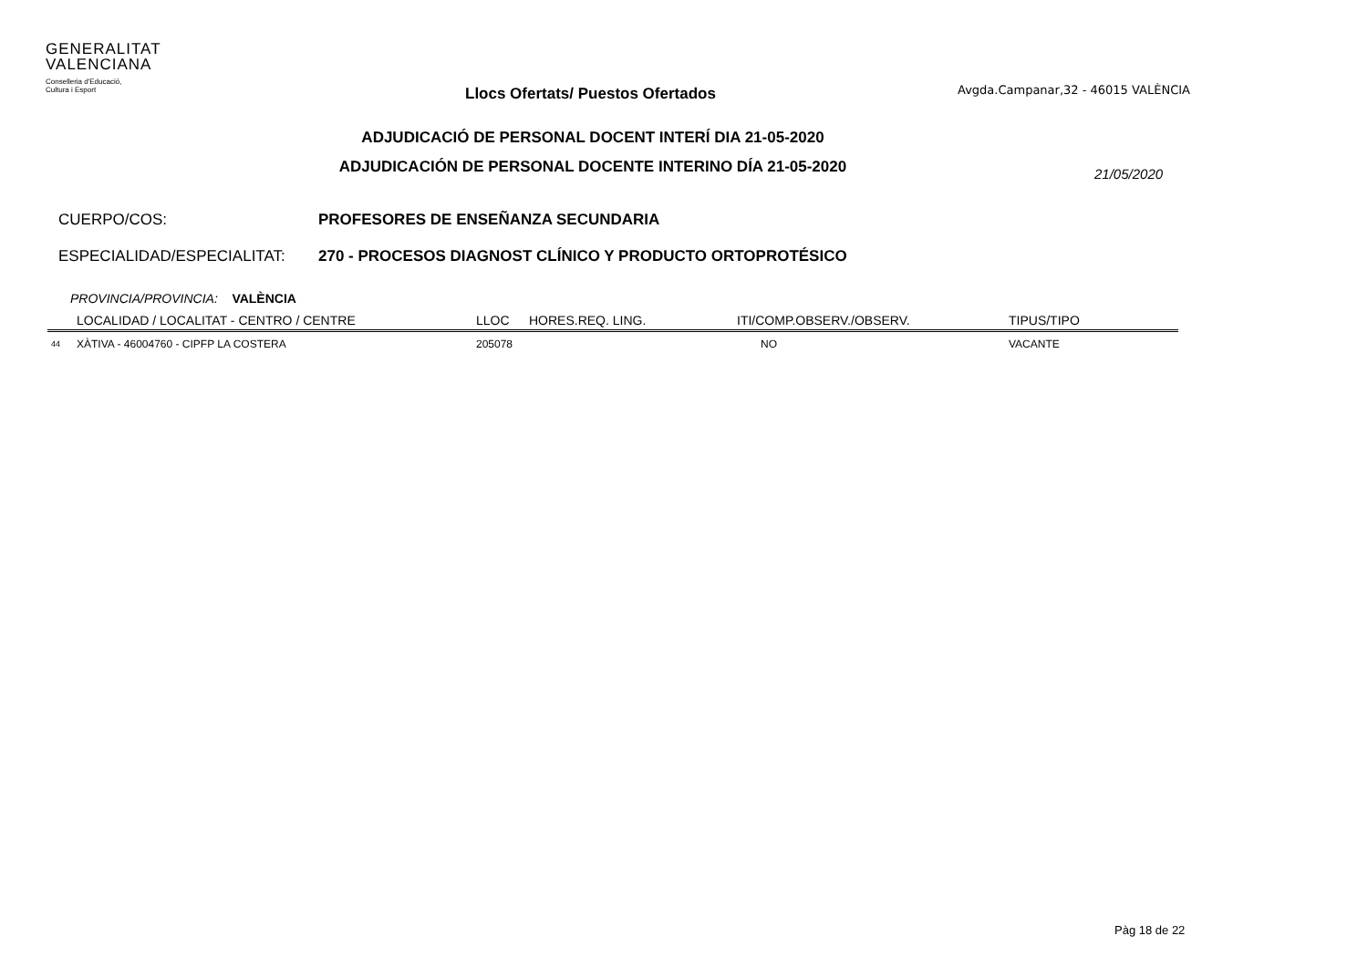GENERALITAT
VALENCIANA
Conselleria d'Educació,
Cultura i Esport
Llocs Ofertats/ Puestos Ofertados
Avgda.Campanar,32 - 46015 VALÈNCIA
ADJUDICACIÓ DE PERSONAL DOCENT INTERÍ DIA 21-05-2020
ADJUDICACIÓN DE PERSONAL DOCENTE INTERINO DÍA 21-05-2020
21/05/2020
CUERPO/COS: PROFESORES DE ENSEÑANZA SECUNDARIA
ESPECIALIDAD/ESPECIALITAT: 270 - PROCESOS DIAGNOST CLÍNICO Y PRODUCTO ORTOPROTÉSICO
PROVINCIA/PROVINCIA: VALÈNCIA
| | LOCALIDAD / LOCALITAT - CENTRO / CENTRE | LLOC | HORES.REQ. LING. | ITI/COMP.OBSERV./OBSERV. | TIPUS/TIPO |
| --- | --- | --- | --- | --- | --- |
| 44 | XÀTIVA - 46004760 - CIPFP LA COSTERA | 205078 | | NO | VACANTE |
Pàg 18 de 22